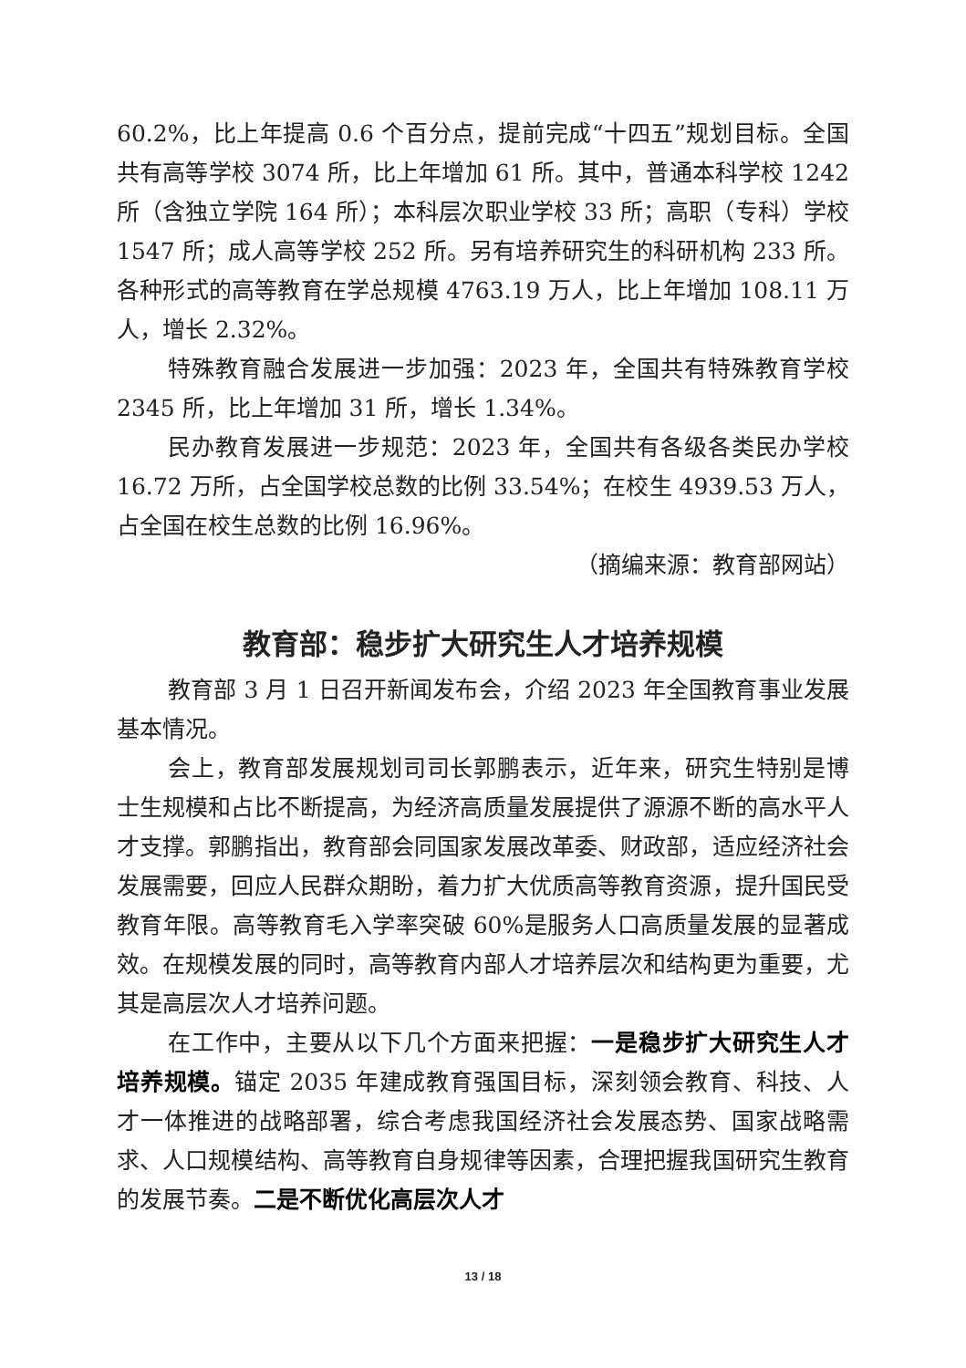60.2%，比上年提高 0.6 个百分点，提前完成“十四五”规划目标。全国共有高等学校 3074 所，比上年增加 61 所。其中，普通本科学校 1242 所（含独立学院 164 所）；本科层次职业学校 33 所；高职（专科）学校 1547 所；成人高等学校 252 所。另有培养研究生的科研机构 233 所。各种形式的高等教育在学总规模 4763.19 万人，比上年增加 108.11 万人，增长 2.32%。
特殊教育融合发展进一步加强：2023 年，全国共有特殊教育学校 2345 所，比上年增加 31 所，增长 1.34%。
民办教育发展进一步规范：2023 年，全国共有各级各类民办学校 16.72 万所，占全国学校总数的比例 33.54%；在校生 4939.53 万人，占全国在校生总数的比例 16.96%。
（摘编来源：教育部网站）
教育部：稳步扩大研究生人才培养规模
教育部 3 月 1 日召开新闻发布会，介绍 2023 年全国教育事业发展基本情况。
会上，教育部发展规划司司长郭鹏表示，近年来，研究生特别是博士生规模和占比不断提高，为经济高质量发展提供了源源不断的高水平人才支撑。郭鹏指出，教育部会同国家发展改革委、财政部，适应经济社会发展需要，回应人民群众期盼，着力扩大优质高等教育资源，提升国民受教育年限。高等教育毛入学率突破 60%是服务人口高质量发展的显著成效。在规模发展的同时，高等教育内部人才培养层次和结构更为重要，尤其是高层次人才培养问题。
在工作中，主要从以下几个方面来把握：一是稳步扩大研究生人才培养规模。锚定 2035 年建成教育强国目标，深刻领会教育、科技、人才一体推进的战略部署，综合考虑我国经济社会发展态势、国家战略需求、人口规模结构、高等教育自身规律等因素，合理把握我国研究生教育的发展节奏。二是不断优化高层次人才
13 / 18